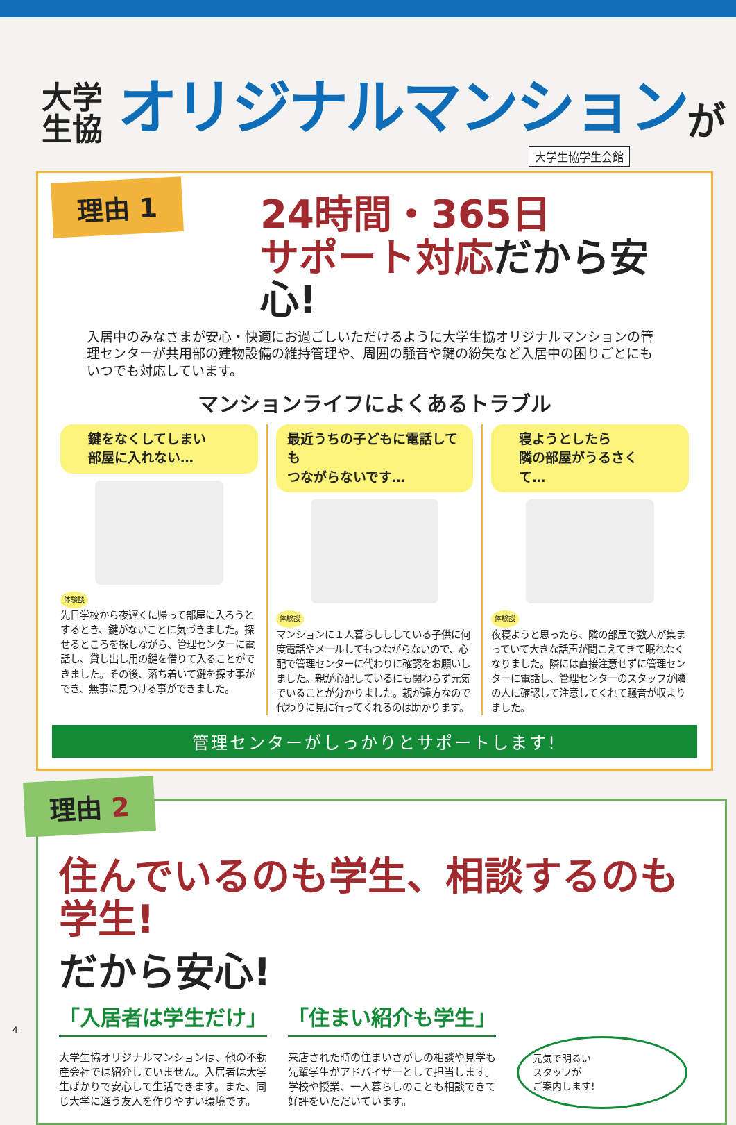大学
生協
オリジナルマンション
が
大学生協学生会館
理由 1
24時間・365日
サポート対応だから安心!
入居中のみなさまが安心・快適にお過ごしいただけるように大学生協オリジナルマンションの管理センターが共用部の建物設備の維持管理や、周囲の騒音や鍵の紛失など入居中の困りごとにもいつでも対応しています。
マンションライフによくあるトラブル
鍵をなくしてしまい
部屋に入れない…
体験談
先日学校から夜遅くに帰って部屋に入ろうとするとき、鍵がないことに気づきました。探せるところを探しながら、管理センターに電話し、貸し出し用の鍵を借りて入ることができました。その後、落ち着いて鍵を探す事ができ、無事に見つける事ができました。
最近うちの子どもに電話しても
つながらないです…
体験談
マンションに１人暮らしししている子供に何度電話やメールしてもつながらないので、心配で管理センターに代わりに確認をお願いしました。親が心配しているにも関わらず元気でいることが分かりました。親が遠方なので代わりに見に行ってくれるのは助かります。
寝ようとしたら
隣の部屋がうるさくて…
体験談
夜寝ようと思ったら、隣の部屋で数人が集まっていて大きな話声が聞こえてきて眠れなくなりました。隣には直接注意せずに管理センターに電話し、管理センターのスタッフが隣の人に確認して注意してくれて騒音が収まりました。
管理センターがしっかりとサポートします!
理由 2
住んでいるのも学生、相談するのも学生!
だから安心!
「入居者は学生だけ」
大学生協オリジナルマンションは、他の不動産会社では紹介していません。入居者は大学生ばかりで安心して生活できます。また、同じ大学に通う友人を作りやすい環境です。
「住まい紹介も学生」
来店された時の住まいさがしの相談や見学も先輩学生がアドバイザーとして担当します。学校や授業、一人暮らしのことも相談できて好評をいただいています。
元気で明るい
スタッフが
ご案内します!
4